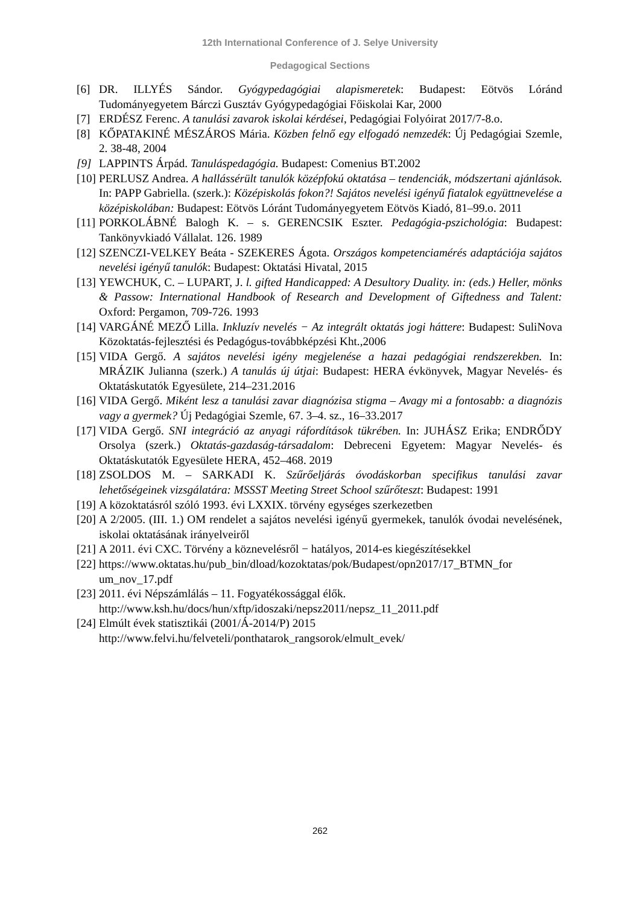12th International Conference of J. Selye University
Pedagogical Sections
[6] DR. ILLYÉS Sándor. Gyógypedagógiai alapismeretek: Budapest: Eötvös Lóránd Tudományegyetem Bárczi Gusztáv Gyógypedagógiai Főiskolai Kar, 2000
[7] ERDÉSZ Ferenc. A tanulási zavarok iskolai kérdései, Pedagógiai Folyóirat 2017/7-8.o.
[8] KŐPATAKINÉ MÉSZÁROS Mária. Közben felnő egy elfogadó nemzedék: Új Pedagógiai Szemle, 2. 38-48, 2004
[9] LAPPINTS Árpád. Tanuláspedagógia. Budapest: Comenius BT.2002
[10] PERLUSZ Andrea. A hallássérült tanulók középfokú oktatása – tendenciák, módszertani ajánlások. In: PAPP Gabriella. (szerk.): Középiskolás fokon?! Sajátos nevelési igényű fiatalok együttnevelése a középiskolában: Budapest: Eötvös Lóránt Tudományegyetem Eötvös Kiadó, 81–99.o. 2011
[11] PORKOLÁBNÉ Balogh K. – s. GERENCSIK Eszter. Pedagógia-pszichológia: Budapest: Tankönyvkiadó Vállalat. 126. 1989
[12] SZENCZI-VELKEY Beáta - SZEKERES Ágota. Országos kompetenciamérés adaptációja sajátos nevelési igényű tanulók: Budapest: Oktatási Hivatal, 2015
[13] YEWCHUK, C. – LUPART, J. l. gifted Handicapped: A Desultory Duality. in: (eds.) Heller, mönks & Passow: International Handbook of Research and Development of Giftedness and Talent: Oxford: Pergamon, 709-726. 1993
[14] VARGÁNÉ MEZŐ Lilla. Inkluzív nevelés − Az integrált oktatás jogi háttere: Budapest: SuliNova Közoktatás-fejlesztési és Pedagógus-továbbképzési Kht.,2006
[15] VIDA Gergő. A sajátos nevelési igény megjelenése a hazai pedagógiai rendszerekben. In: MRÁZIK Julianna (szerk.) A tanulás új útjai: Budapest: HERA évkönyvek, Magyar Nevelés- és Oktatáskutatók Egyesülete, 214–231.2016
[16] VIDA Gergő. Miként lesz a tanulási zavar diagnózisa stigma – Avagy mi a fontosabb: a diagnózis vagy a gyermek? Új Pedagógiai Szemle, 67. 3–4. sz., 16–33.2017
[17] VIDA Gergő. SNI integráció az anyagi ráfordítások tükrében. In: JUHÁSZ Erika; ENDRŐDY Orsolya (szerk.) Oktatás-gazdaság-társadalom: Debreceni Egyetem: Magyar Nevelés- és Oktatáskutatók Egyesülete HERA, 452–468. 2019
[18] ZSOLDOS M. – SARKADI K. Szűrőeljárás óvodáskorban specifikus tanulási zavar lehetőségeinek vizsgálatára: MSSST Meeting Street School szűrőteszt: Budapest: 1991
[19] A közoktatásról szóló 1993. évi LXXIX. törvény egységes szerkezetben
[20] A 2/2005. (III. 1.) OM rendelet a sajátos nevelési igényű gyermekek, tanulók óvodai nevelésének, iskolai oktatásának irányelveiről
[21] A 2011. évi CXC. Törvény a köznevelésről − hatályos, 2014-es kiegészítésekkel
[22] https://www.oktatas.hu/pub_bin/dload/kozoktatas/pok/Budapest/opn2017/17_BTMN_for um_nov_17.pdf
[23] 2011. évi Népszámlálás – 11. Fogyatékossággal élők.
http://www.ksh.hu/docs/hun/xftp/idoszaki/nepsz2011/nepsz_11_2011.pdf
[24] Elmúlt évek statisztikái (2001/Á-2014/P) 2015
http://www.felvi.hu/felveteli/ponthatarok_rangsorok/elmult_evek/
262